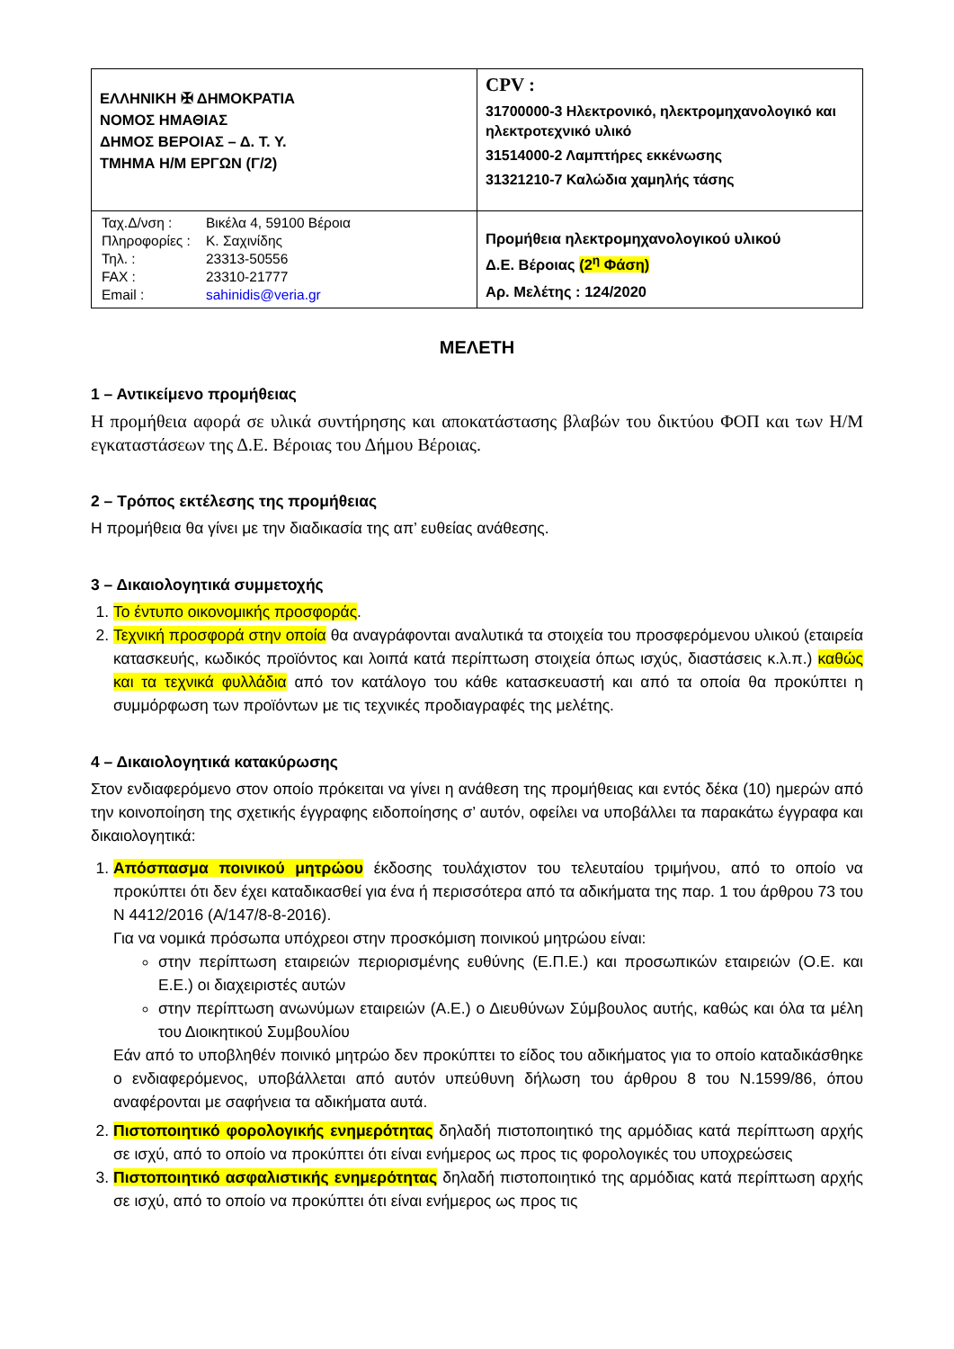| ΕΛΛΗΝΙΚΗ ✠ ΔΗΜΟΚΡΑΤΙΑ ΝΟΜΟΣ ΗΜΑΘΙΑΣ ΔΗΜΟΣ ΒΕΡΟΙΑΣ – Δ. Τ. Υ. ΤΜΗΜΑ Η/Μ ΕΡΓΩΝ (Γ/2) | CPV : 31700000-3 Ηλεκτρονικό, ηλεκτρομηχανολογικό και ηλεκτροτεχνικό υλικό 31514000-2 Λαμπτήρες εκκένωσης 31321210-7 Καλώδια χαμηλής τάσης |
| / Ταχ.Δ/νση : / Βικέλα 4, 59100 Βέροια / / Πληροφορίες : / Κ. Σαχινίδης / / Τηλ. : / 23313-50556 / / FAX : / 23310-21777 / / Email : / sahinidis@veria.gr / | Προμήθεια ηλεκτρομηχανολογικού υλικού Δ.Ε. Βέροιας (2<sup>η</sup> Φάση) Αρ. Μελέτης : 124/2020 |
ΜΕΛΕΤΗ
1 – Αντικείμενο προμήθειας
Η προμήθεια αφορά σε υλικά συντήρησης και αποκατάστασης βλαβών του δικτύου ΦΟΠ και των Η/Μ εγκαταστάσεων της Δ.Ε. Βέροιας του Δήμου Βέροιας.
2 – Τρόπος εκτέλεσης της προμήθειας
Η προμήθεια θα γίνει με την διαδικασία της απ’ ευθείας ανάθεσης.
3 – Δικαιολογητικά συμμετοχής
1. Το έντυπο οικονομικής προσφοράς.
2. Τεχνική προσφορά στην οποία θα αναγράφονται αναλυτικά τα στοιχεία του προσφερόμενου υλικού (εταιρεία κατασκευής, κωδικός προϊόντος και λοιπά κατά περίπτωση στοιχεία όπως ισχύς, διαστάσεις κ.λ.π.) καθώς και τα τεχνικά φυλλάδια από τον κατάλογο του κάθε κατασκευαστή και από τα οποία θα προκύπτει η συμμόρφωση των προϊόντων με τις τεχνικές προδιαγραφές της μελέτης.
4 – Δικαιολογητικά κατακύρωσης
Στον ενδιαφερόμενο στον οποίο πρόκειται να γίνει η ανάθεση της προμήθειας και εντός δέκα (10) ημερών από την κοινοποίηση της σχετικής έγγραφης ειδοποίησης σ’ αυτόν, οφείλει να υποβάλλει τα παρακάτω έγγραφα και δικαιολογητικά:
1. Απόσπασμα ποινικού μητρώου έκδοσης τουλάχιστον του τελευταίου τριμήνου, από το οποίο να προκύπτει ότι δεν έχει καταδικασθεί για ένα ή περισσότερα από τα αδικήματα της παρ. 1 του άρθρου 73 του Ν 4412/2016 (Α/147/8-8-2016).
Για να νομικά πρόσωπα υπόχρεοι στην προσκόμιση ποινικού μητρώου είναι:
στην περίπτωση εταιρειών περιορισμένης ευθύνης (Ε.Π.Ε.) και προσωπικών εταιρειών (Ο.Ε. και Ε.Ε.) οι διαχειριστές αυτών
στην περίπτωση ανωνύμων εταιρειών (Α.Ε.) ο Διευθύνων Σύμβουλος αυτής, καθώς και όλα τα μέλη του Διοικητικού Συμβουλίου
Εάν από το υποβληθέν ποινικό μητρώο δεν προκύπτει το είδος του αδικήματος για το οποίο καταδικάσθηκε ο ενδιαφερόμενος, υποβάλλεται από αυτόν υπεύθυνη δήλωση του άρθρου 8 του Ν.1599/86, όπου αναφέρονται με σαφήνεια τα αδικήματα αυτά.
2. Πιστοποιητικό φορολογικής ενημερότητας δηλαδή πιστοποιητικό της αρμόδιας κατά περίπτωση αρχής σε ισχύ, από το οποίο να προκύπτει ότι είναι ενήμερος ως προς τις φορολογικές του υποχρεώσεις
3. Πιστοποιητικό ασφαλιστικής ενημερότητας δηλαδή πιστοποιητικό της αρμόδιας κατά περίπτωση αρχής σε ισχύ, από το οποίο να προκύπτει ότι είναι ενήμερος ως προς τις